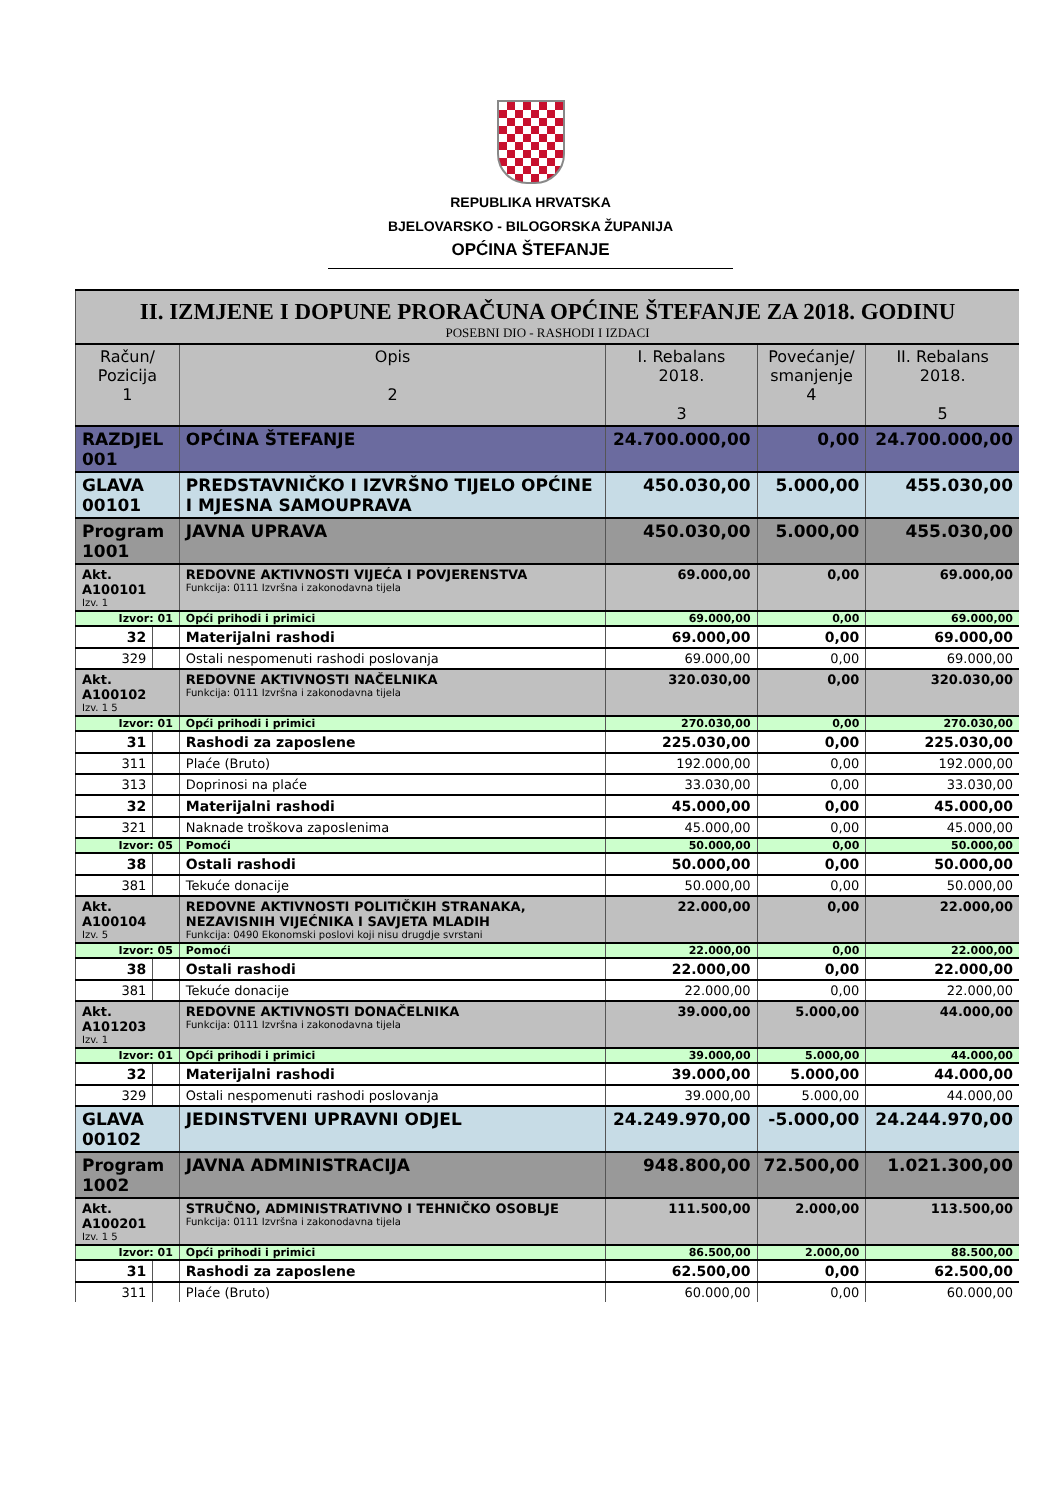REPUBLIKA HRVATSKA
BJELOVARSKO - BILOGORSKA ŽUPANIJA
OPĆINA ŠTEFANJE
| II. IZMJENE I DOPUNE PRORAČUNA OPĆINE ŠTEFANJE ZA 2018. GODINU POSEBNI DIO - RASHODI I IZDACI | | | | | |
| Račun/ Pozicija 1 | | Opis 2 | I. Rebalans 2018. 3 | Povećanje/ smanjenje 4 | II. Rebalans 2018. 5 |
| RAZDJEL 001 | | OPĆINA ŠTEFANJE | 24.700.000,00 | 0,00 | 24.700.000,00 |
| GLAVA 00101 | | PREDSTAVNIČKO I IZVRŠNO TIJELO OPĆINE I MJESNA SAMOUPRAVA | 450.030,00 | 5.000,00 | 455.030,00 |
| Program 1001 | | JAVNA UPRAVA | 450.030,00 | 5.000,00 | 455.030,00 |
| Akt. A100101 Izv. 1 | | REDOVNE AKTIVNOSTI VIJEĆA I POVJERENSTVA Funkcija: 0111 Izvršna i zakonodavna tijela | 69.000,00 | 0,00 | 69.000,00 |
| Izvor: 01 | | Opći prihodi i primici | 69.000,00 | 0,00 | 69.000,00 |
| 32 | | Materijalni rashodi | 69.000,00 | 0,00 | 69.000,00 |
| 329 | | Ostali nespomenuti rashodi poslovanja | 69.000,00 | 0,00 | 69.000,00 |
| Akt. A100102 Izv. 1 5 | | REDOVNE AKTIVNOSTI NAČELNIKA Funkcija: 0111 Izvršna i zakonodavna tijela | 320.030,00 | 0,00 | 320.030,00 |
| Izvor: 01 | | Opći prihodi i primici | 270.030,00 | 0,00 | 270.030,00 |
| 31 | | Rashodi za zaposlene | 225.030,00 | 0,00 | 225.030,00 |
| 311 | | Plaće (Bruto) | 192.000,00 | 0,00 | 192.000,00 |
| 313 | | Doprinosi na plaće | 33.030,00 | 0,00 | 33.030,00 |
| 32 | | Materijalni rashodi | 45.000,00 | 0,00 | 45.000,00 |
| 321 | | Naknade troškova zaposlenima | 45.000,00 | 0,00 | 45.000,00 |
| Izvor: 05 | | Pomoći | 50.000,00 | 0,00 | 50.000,00 |
| 38 | | Ostali rashodi | 50.000,00 | 0,00 | 50.000,00 |
| 381 | | Tekuće donacije | 50.000,00 | 0,00 | 50.000,00 |
| Akt. A100104 Izv. 5 | | REDOVNE AKTIVNOSTI POLITIČKIH STRANAKA, NEZAVISNIH VIJEĆNIKA I SAVJETA MLADIH Funkcija: 0490 Ekonomski poslovi koji nisu drugdje svrstani | 22.000,00 | 0,00 | 22.000,00 |
| Izvor: 05 | | Pomoći | 22.000,00 | 0,00 | 22.000,00 |
| 38 | | Ostali rashodi | 22.000,00 | 0,00 | 22.000,00 |
| 381 | | Tekuće donacije | 22.000,00 | 0,00 | 22.000,00 |
| Akt. A101203 Izv. 1 | | REDOVNE AKTIVNOSTI DONAČELNIKA Funkcija: 0111 Izvršna i zakonodavna tijela | 39.000,00 | 5.000,00 | 44.000,00 |
| Izvor: 01 | | Opći prihodi i primici | 39.000,00 | 5.000,00 | 44.000,00 |
| 32 | | Materijalni rashodi | 39.000,00 | 5.000,00 | 44.000,00 |
| 329 | | Ostali nespomenuti rashodi poslovanja | 39.000,00 | 5.000,00 | 44.000,00 |
| GLAVA 00102 | | JEDINSTVENI UPRAVNI ODJEL | 24.249.970,00 | -5.000,00 | 24.244.970,00 |
| Program 1002 | | JAVNA ADMINISTRACIJA | 948.800,00 | 72.500,00 | 1.021.300,00 |
| Akt. A100201 Izv. 1 5 | | STRUČNO, ADMINISTRATIVNO I TEHNIČKO OSOBLJE Funkcija: 0111 Izvršna i zakonodavna tijela | 111.500,00 | 2.000,00 | 113.500,00 |
| Izvor: 01 | | Opći prihodi i primici | 86.500,00 | 2.000,00 | 88.500,00 |
| 31 | | Rashodi za zaposlene | 62.500,00 | 0,00 | 62.500,00 |
| 311 | | Plaće (Bruto) | 60.000,00 | 0,00 | 60.000,00 |